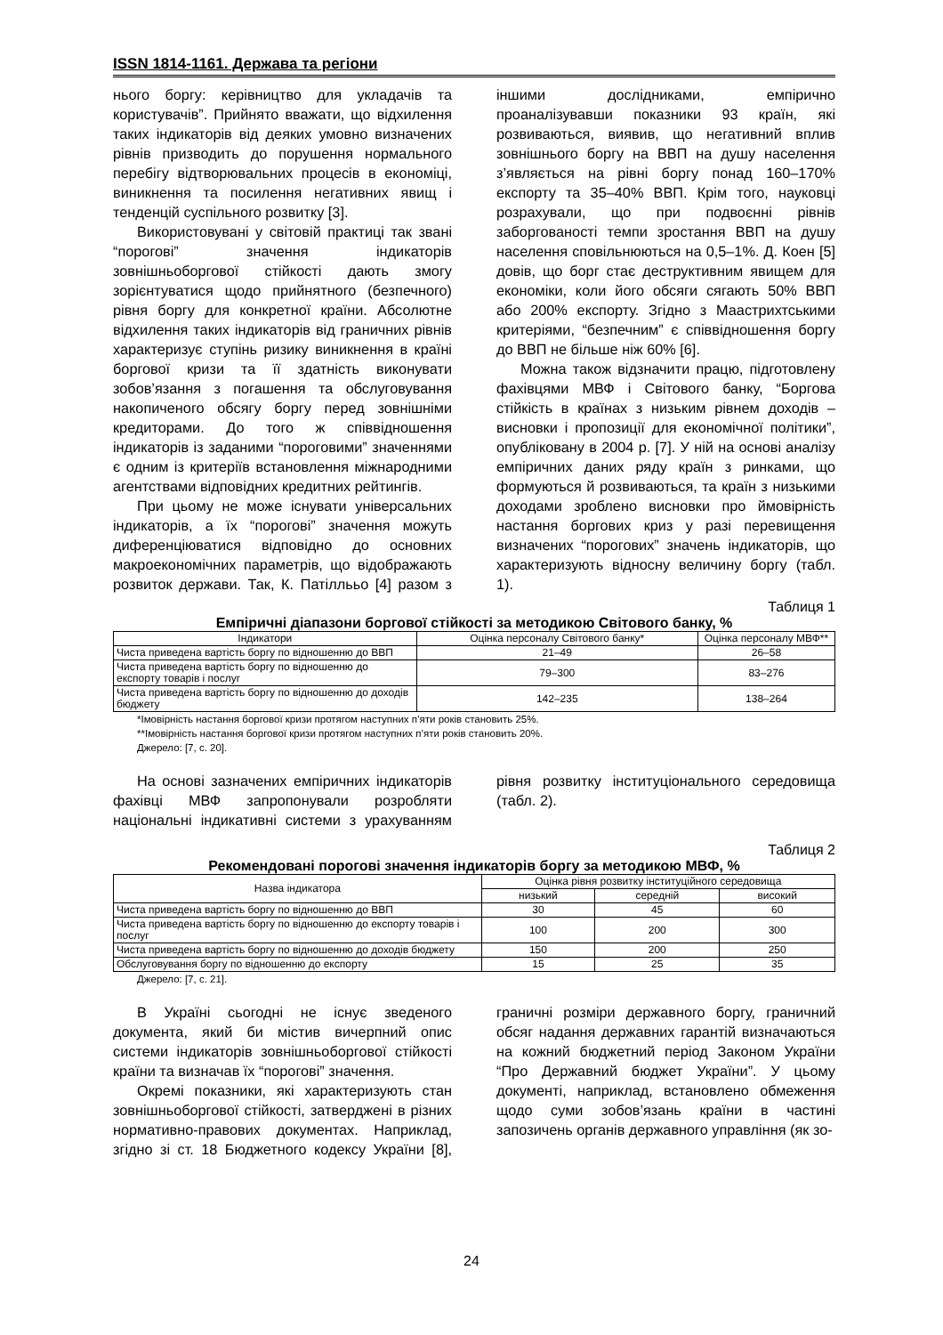ISSN 1814-1161. Держава та регіони
нього боргу: керівництво для укладачів та користувачів”. Прийнято вважати, що відхилення таких індикаторів від деяких умовно визначених рівнів призводить до порушення нормального перебігу відтворювальних процесів в економіці, виникнення та посилення негативних явищ і тенденцій суспільного розвитку [3].
Використовувані у світовій практиці так звані “порогові” значення індикаторів зовнішньоборгової стійкості дають змогу зорієнтуватися щодо прийнятного (безпечного) рівня боргу для конкретної країни. Абсолютне відхилення таких індикаторів від граничних рівнів характеризує ступінь ризику виникнення в країні боргової кризи та її здатність виконувати зобов’язання з погашення та обслуговування накопиченого обсягу боргу перед зовнішніми кредиторами. До того ж співвідношення індикаторів із заданими “пороговими” значеннями є одним із критеріїв встановлення міжнародними агентствами відповідних кредитних рейтингів.
При цьому не може існувати універсальних індикаторів, а їх “порогові” значення можуть диференціюватися відповідно до основних макроекономічних параметрів, що відображають розвиток держави. Так, К. Патіллььо [4] разом з іншими дослідниками, емпірично проаналізувавши показники 93 країн, які розвиваються, виявив, що негативний вплив зовнішнього боргу на ВВП на душу населення з’являється на рівні боргу понад 160–170% експорту та 35–40% ВВП. Крім того, науковці розрахували, що при подвоєнні рівнів заборгованості темпи зростання ВВП на душу населення сповільнюються на 0,5–1%. Д. Коен [5] довів, що борг стає деструктивним явищем для економіки, коли його обсяги сягають 50% ВВП або 200% експорту. Згідно з Маастрихтськими критеріями, “безпечним” є співвідношення боргу до ВВП не більше ніж 60% [6].
Можна також відзначити працю, підготовлену фахівцями МВФ і Світового банку, “Боргова стійкість в країнах з низьким рівнем доходів – висновки і пропозиції для економічної політики”, опубліковану в 2004 р. [7]. У ній на основі аналізу емпіричних даних ряду країн з ринками, що формуються й розвиваються, та країн з низькими доходами зроблено висновки про ймовірність настання боргових криз у разі перевищення визначених “порогових” значень індикаторів, що характеризують відносну величину боргу (табл. 1).
Таблиця 1
Емпіричні діапазони боргової стійкості за методикою Світового банку, %
| Індикатори | Оцінка персоналу Світового банку* | Оцінка персоналу МВФ** |
| --- | --- | --- |
| Чиста приведена вартість боргу по відношенню до ВВП | 21–49 | 26–58 |
| Чиста приведена вартість боргу по відношенню до експорту товарів і послуг | 79–300 | 83–276 |
| Чиста приведена вартість боргу по відношенню до доходів бюджету | 142–235 | 138–264 |
*Імовірність настання боргової кризи протягом наступних п’яти років становить 25%.
**Імовірність настання боргової кризи протягом наступних п’яти років становить 20%.
Джерело: [7, с. 20].
На основі зазначених емпіричних індикаторів фахівці МВФ запропонували розробляти національні індикативні системи з урахуванням рівня розвитку інституціонального середовища (табл. 2).
Таблиця 2
Рекомендовані порогові значення індикаторів боргу за методикою МВФ, %
| Назва індикатора | Оцінка рівня розвитку інституційного середовища | | |
| --- | --- | --- | --- |
| | низький | середній | високий |
| Чиста приведена вартість боргу по відношенню до ВВП | 30 | 45 | 60 |
| Чиста приведена вартість боргу по відношенню до експорту товарів і послуг | 100 | 200 | 300 |
| Чиста приведена вартість боргу по відношенню до доходів бюджету | 150 | 200 | 250 |
| Обслуговування боргу по відношенню до експорту | 15 | 25 | 35 |
Джерело: [7, с. 21].
В Україні сьогодні не існує зведеного документа, який би містив вичерпний опис системи індикаторів зовнішньоборгової стійкості країни та визначав їх “порогові” значення.
Окремі показники, які характеризують стан зовнішньоборгової стійкості, затверджені в різних нормативно-правових документах. Наприклад, згідно зі ст. 18 Бюджетного кодексу України [8], граничні розміри державного боргу, граничний обсяг надання державних гарантій визначаються на кожний бюджетний період Законом України “Про Державний бюджет України”. У цьому документі, наприклад, встановлено обмеження щодо суми зобов’язань країни в частині запозичень органів державного управління (як зо-
24